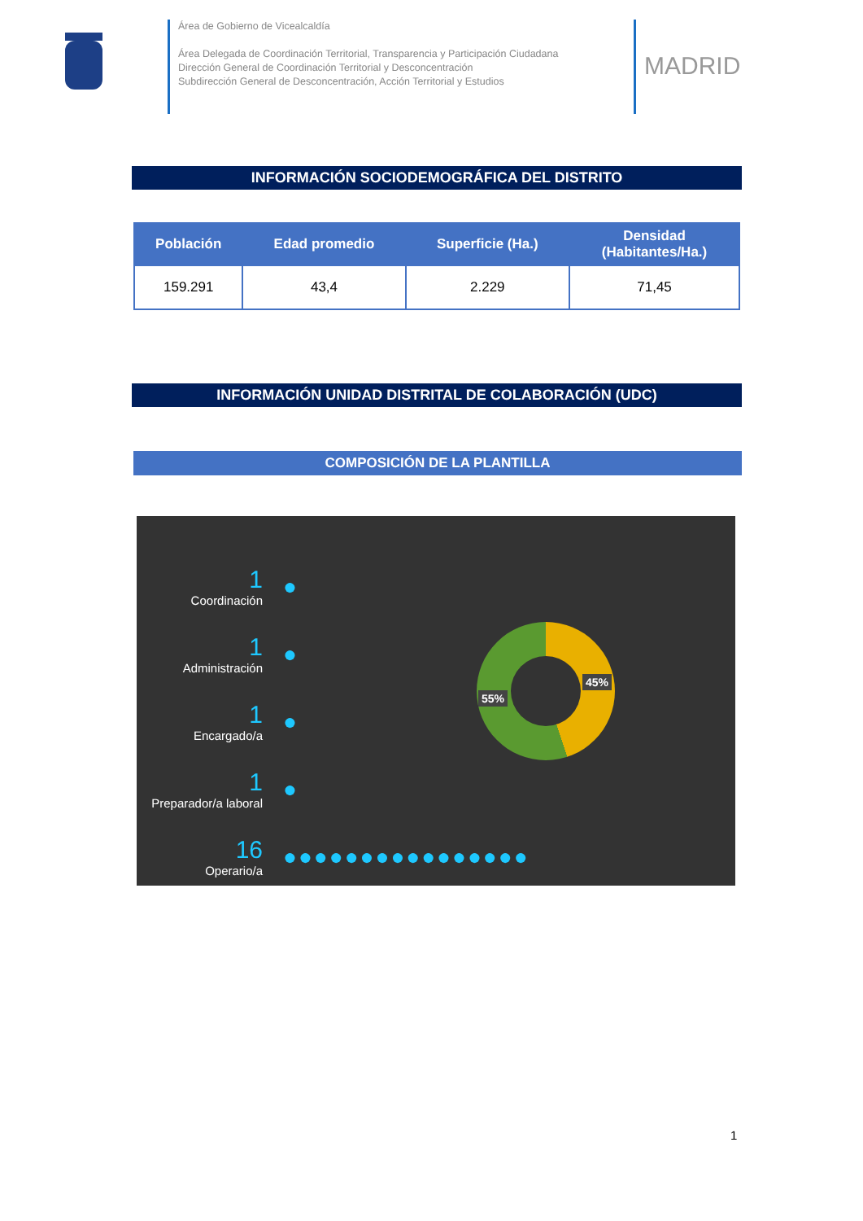Área de Gobierno de Vicealcaldía
Área Delegada de Coordinación Territorial, Transparencia y Participación Ciudadana
Dirección General de Coordinación Territorial y Desconcentración
Subdirección General de Desconcentración, Acción Territorial y Estudios
MADRID
INFORMACIÓN SOCIODEMOGRÁFICA DEL DISTRITO
| Población | Edad promedio | Superficie (Ha.) | Densidad (Habitantes/Ha.) |
| --- | --- | --- | --- |
| 159.291 | 43,4 | 2.229 | 71,45 |
INFORMACIÓN UNIDAD DISTRITAL DE COLABORACIÓN (UDC)
COMPOSICIÓN DE LA PLANTILLA
1
Coordinación
●
1
Administración
●
1
Encargado/a
●
1
Preparador/a laboral
●
16
Operario/a
●●●●●●●●●●●●●●●●
55%
45%
1